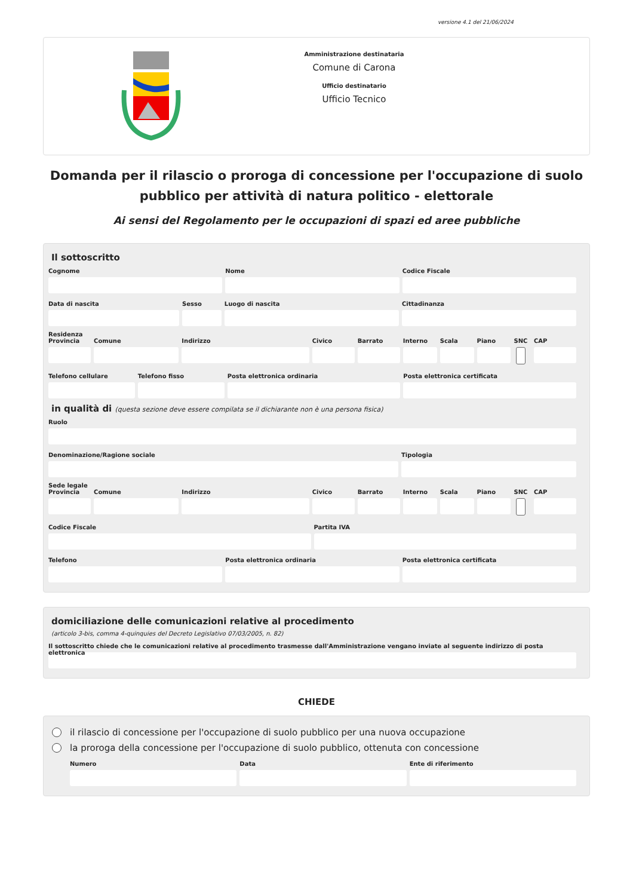versione 4.1 del 21/06/2024
Amministrazione destinataria
Comune di Carona
Ufficio destinatario
Ufficio Tecnico
Domanda per il rilascio o proroga di concessione per l'occupazione di suolo pubblico per attività di natura politico - elettorale
Ai sensi del Regolamento per le occupazioni di spazi ed aree pubbliche
Il sottoscritto
Cognome Nome Codice Fiscale
Data di nascita Sesso Luogo di nascita Cittadinanza
Residenza
Provincia Comune Indirizzo Civico Barrato Interno Scala Piano SNC CAP
Telefono cellulare Telefono fisso Posta elettronica ordinaria Posta elettronica certificata
in qualità di (questa sezione deve essere compilata se il dichiarante non è una persona fisica)
Ruolo
Denominazione/Ragione sociale Tipologia
Sede legale
Provincia Comune Indirizzo Civico Barrato Interno Scala Piano SNC CAP
Codice Fiscale Partita IVA
Telefono Posta elettronica ordinaria Posta elettronica certificata
domiciliazione delle comunicazioni relative al procedimento
(articolo 3-bis, comma 4-quinquies del Decreto Legislativo 07/03/2005, n. 82)
Il sottoscritto chiede che le comunicazioni relative al procedimento trasmesse dall'Amministrazione vengano inviate al seguente indirizzo di posta elettronica
CHIEDE
il rilascio di concessione per l'occupazione di suolo pubblico per una nuova occupazione
la proroga della concessione per l'occupazione di suolo pubblico, ottenuta con concessione
Numero Data Ente di riferimento